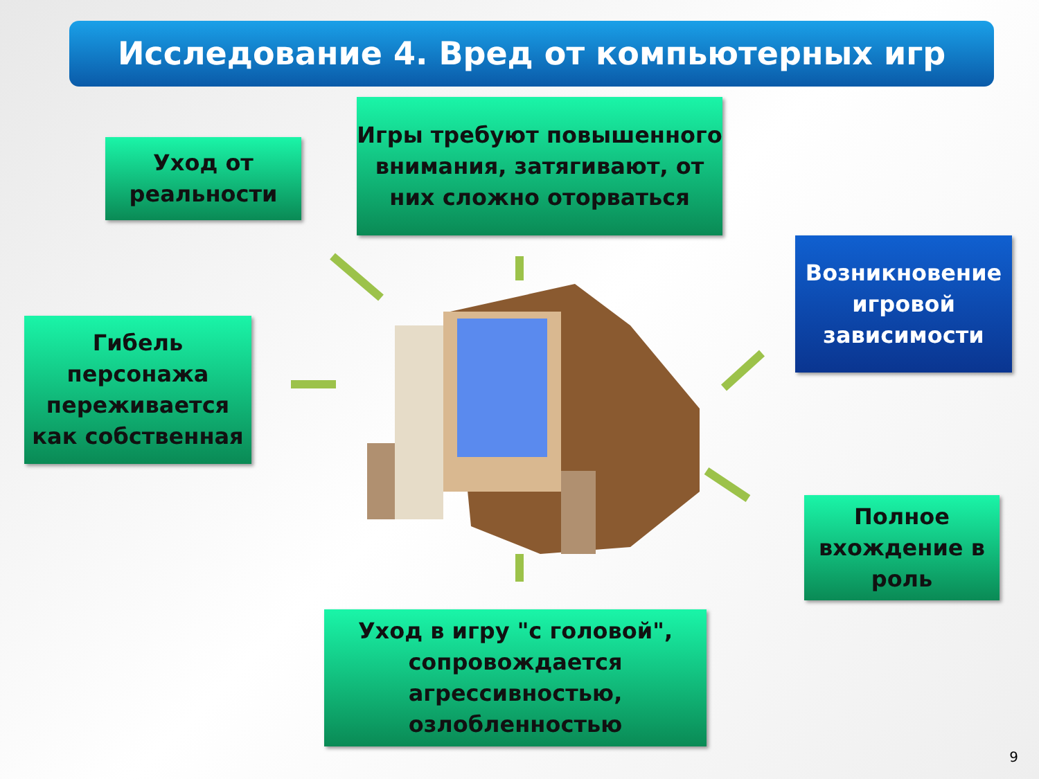Исследование 4. Вред от компьютерных игр
Игры требуют повышенного внимания, затягивают, от них сложно оторваться
Уход от реальности
Возникновение игровой зависимости
Гибель персонажа переживается как собственная
Полное вхождение в роль
Уход в игру "с головой", сопровождается агрессивностью, озлобленностью
9